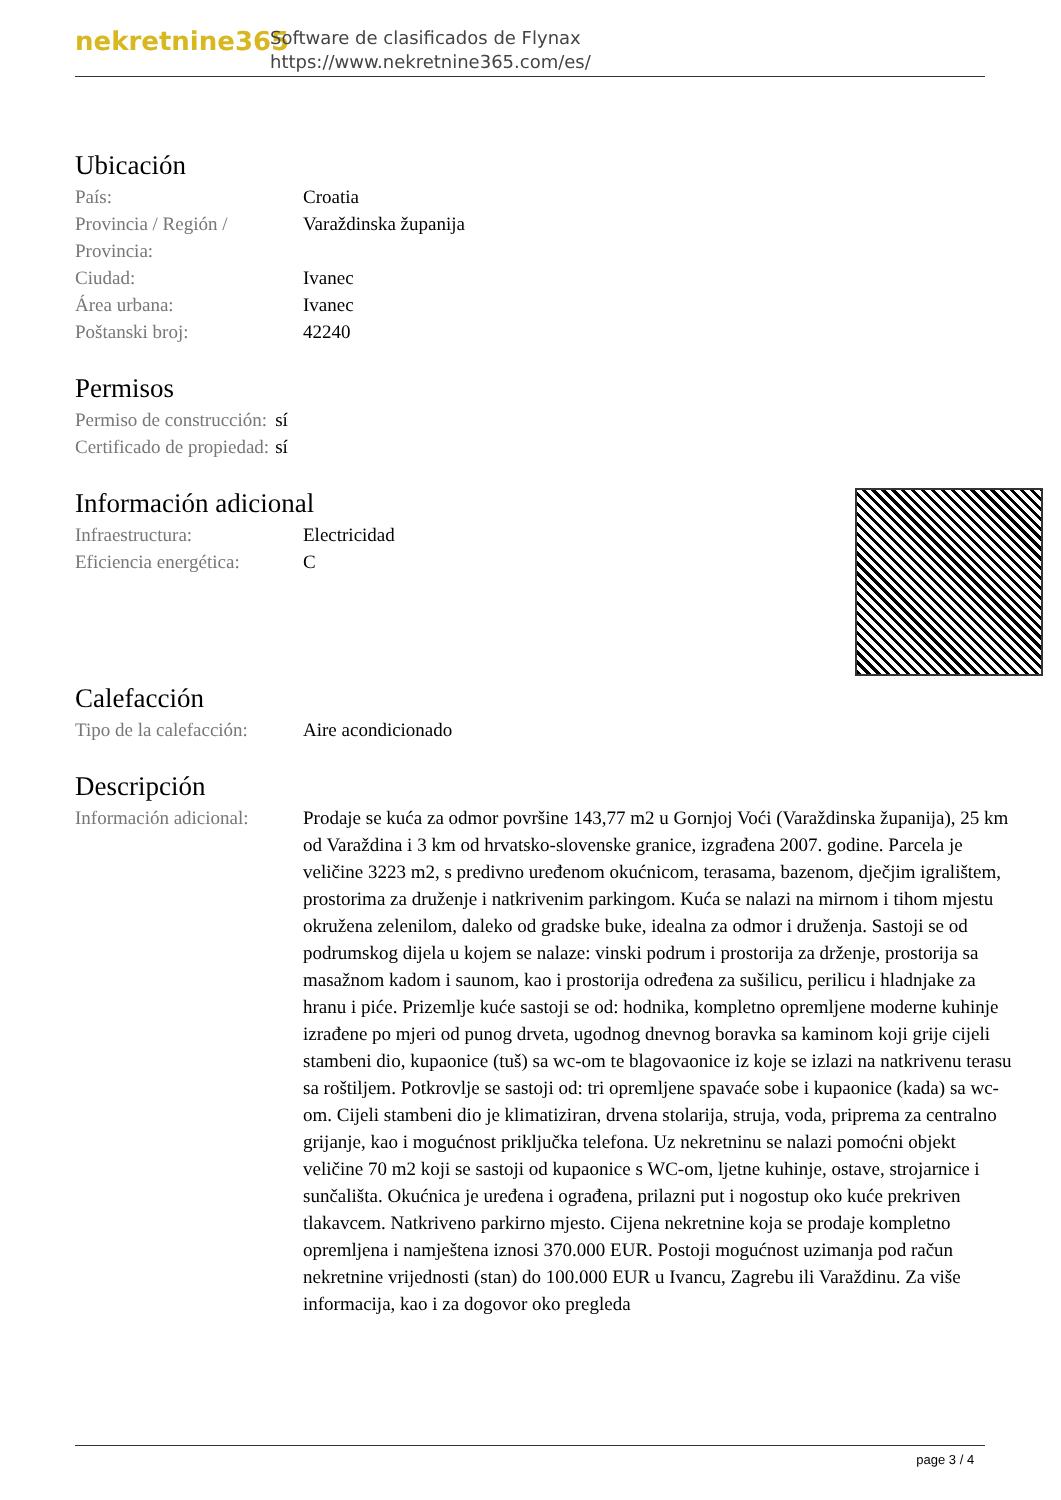nekretnine365
Software de clasificados de Flynax
https://www.nekretnine365.com/es/
Ubicación
| País: | Croatia |
| Provincia / Región / Provincia: | Varaždinska županija |
| Ciudad: | Ivanec |
| Área urbana: | Ivanec |
| Poštanski broj: | 42240 |
Permisos
| Permiso de construcción: | sí |
| Certificado de propiedad: | sí |
Información adicional
| Infraestructura: | Electricidad |
| Eficiencia energética: | C |
Calefacción
| Tipo de la calefacción: | Aire acondicionado |
Descripción
| Información adicional: | Prodaje se kuća za odmor površine 143,77 m2 u Gornjoj Voći (Varaždinska županija), 25 km od Varaždina i 3 km od hrvatsko-slovenske granice, izgrađena 2007. godine. Parcela je veličine 3223 m2, s predivno uređenom okućnicom, terasama, bazenom, dječjim igralištem, prostorima za druženje i natkrivenim parkingom. Kuća se nalazi na mirnom i tihom mjestu okružena zelenilom, daleko od gradske buke, idealna za odmor i druženja. Sastoji se od podrumskog dijela u kojem se nalaze: vinski podrum i prostorija za drženje, prostorija sa masažnom kadom i saunom, kao i prostorija određena za sušilicu, perilicu i hladnjake za hranu i piće. Prizemlje kuće sastoji se od: hodnika, kompletno opremljene moderne kuhinje izrađene po mjeri od punog drveta, ugodnog dnevnog boravka sa kaminom koji grije cijeli stambeni dio, kupaonice (tuš) sa wc-om te blagovaonice iz koje se izlazi na natkrivenu terasu sa roštiljem. Potkrovlje se sastoji od: tri opremljene spavaće sobe i kupaonice (kada) sa wc-om. Cijeli stambeni dio je klimatiziran, drvena stolarija, struja, voda, priprema za centralno grijanje, kao i mogućnost priključka telefona. Uz nekretninu se nalazi pomoćni objekt veličine 70 m2 koji se sastoji od kupaonice s WC-om, ljetne kuhinje, ostave, strojarnice i sunčališta. Okućnica je uređena i ograđena, prilazni put i nogostup oko kuće prekriven tlakavcem. Natkriveno parkirno mjesto. Cijena nekretnine koja se prodaje kompletno opremljena i namještena iznosi 370.000 EUR. Postoji mogućnost uzimanja pod račun nekretnine vrijednosti (stan) do 100.000 EUR u Ivancu, Zagrebu ili Varaždinu. Za više informacija, kao i za dogovor oko pregleda |
page 3 / 4